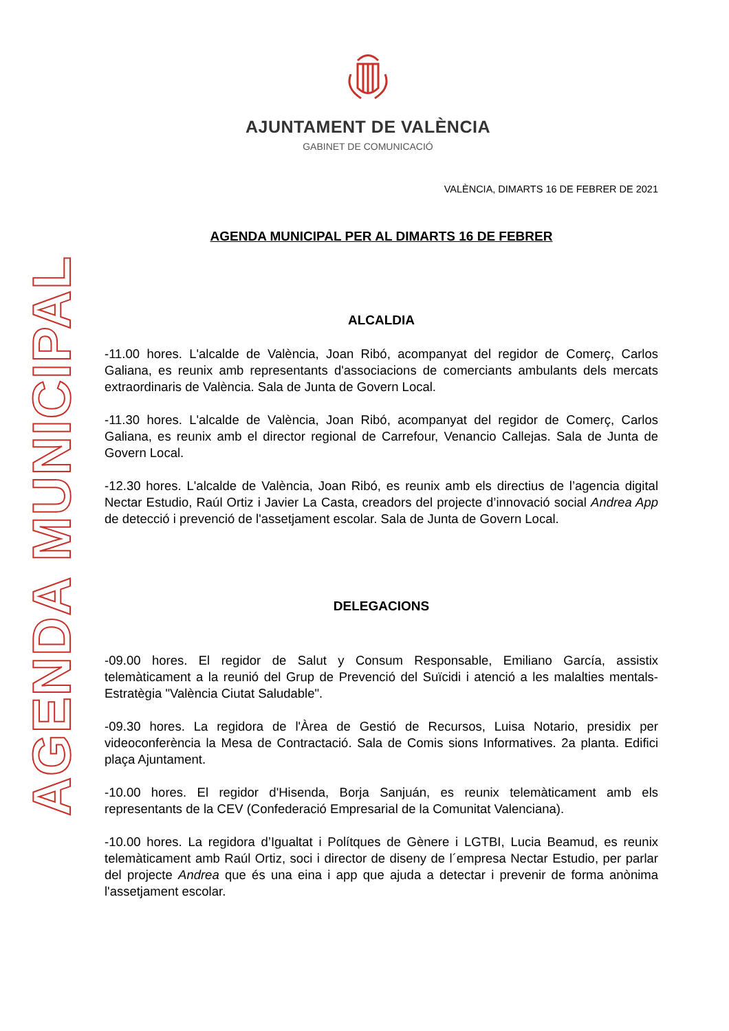AJUNTAMENT DE VALÈNCIA
GABINET DE COMUNICACIÓ
VALÈNCIA, DIMARTS 16 DE FEBRER DE 2021
AGENDA MUNICIPAL
AGENDA MUNICIPAL PER AL DIMARTS 16 DE FEBRER
ALCALDIA
-11.00 hores. L'alcalde de València, Joan Ribó, acompanyat del regidor de Comerç, Carlos Galiana, es reunix amb representants d'associacions de comerciants ambulants dels mercats extraordinaris de València. Sala de Junta de Govern Local.
-11.30 hores. L'alcalde de València, Joan Ribó, acompanyat del regidor de Comerç, Carlos Galiana, es reunix amb el director regional de Carrefour, Venancio Callejas. Sala de Junta de Govern Local.
-12.30 hores. L'alcalde de València, Joan Ribó, es reunix amb els directius de l’agencia digital Nectar Estudio, Raúl Ortiz i Javier La Casta, creadors del projecte d’innovació social Andrea App de detecció i prevenció de l'assetjament escolar. Sala de Junta de Govern Local.
DELEGACIONS
-09.00 hores. El regidor de Salut y Consum Responsable, Emiliano García, assistix telemàticament a la reunió del Grup de Prevenció del Suïcidi i atenció a les malalties mentals- Estratègia "València Ciutat Saludable".
-09.30 hores. La regidora de l'Àrea de Gestió de Recursos, Luisa Notario, presidix per videoconferència la Mesa de Contractació. Sala de Comis sions Informatives. 2a planta. Edifici plaça Ajuntament.
-10.00 hores. El regidor d'Hisenda, Borja Sanjuán, es reunix telemàticament amb els representants de la CEV (Confederació Empresarial de la Comunitat Valenciana).
-10.00 hores. La regidora d’Igualtat i Polítques de Gènere i LGTBI, Lucia Beamud, es reunix telemàticament amb Raúl Ortiz, soci i director de diseny de l´empresa Nectar Estudio, per parlar del projecte Andrea que és una eina i app que ajuda a detectar i prevenir de forma anònima l'assetjament escolar.